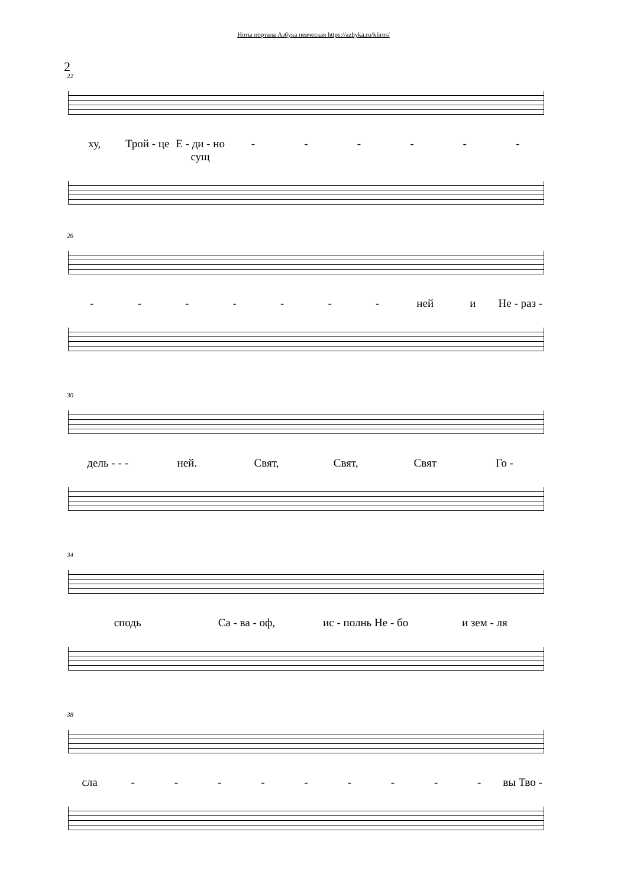Ноты портала Азбука певческая https://azbyka.ru/kliros/
2
22
ху, Трой - це Е - ди - но сущ - - - - - -
26
- - - - - - - ней и Не - раз -
30
дель - - - ней. Свят, Свят, Свят Го -
34
сподь Са - ва - оф, ис - полнь Не - бо и зем - ля
38
сла - - - - - - - - - вы Тво -